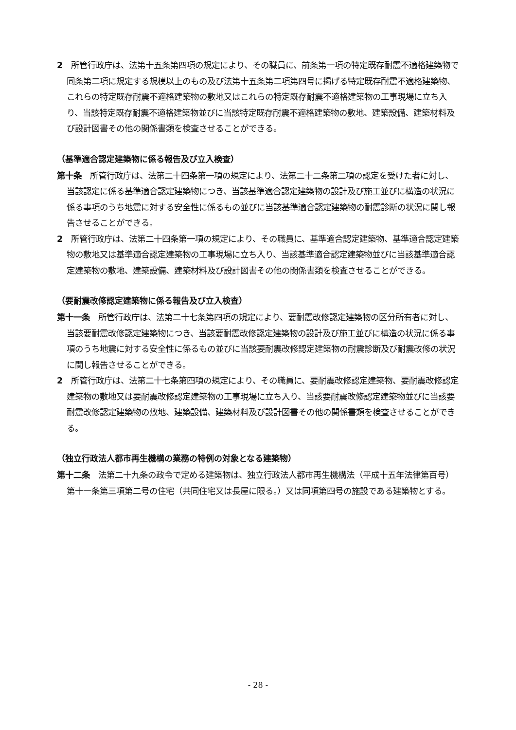2　所管行政庁は、法第十五条第四項の規定により、その職員に、前条第一項の特定既存耐震不適格建築物で同条第二項に規定する規模以上のもの及び法第十五条第二項第四号に掲げる特定既存耐震不適格建築物、これらの特定既存耐震不適格建築物の敷地又はこれらの特定既存耐震不適格建築物の工事現場に立ち入り、当該特定既存耐震不適格建築物並びに当該特定既存耐震不適格建築物の敷地、建築設備、建築材料及び設計図書その他の関係書類を検査させることができる。
（基準適合認定建築物に係る報告及び立入検査）
第十条　所管行政庁は、法第二十四条第一項の規定により、法第二十二条第二項の認定を受けた者に対し、当該認定に係る基準適合認定建築物につき、当該基準適合認定建築物の設計及び施工並びに構造の状況に係る事項のうち地震に対する安全性に係るもの並びに当該基準適合認定建築物の耐震診断の状況に関し報告させることができる。
2　所管行政庁は、法第二十四条第一項の規定により、その職員に、基準適合認定建築物、基準適合認定建築物の敷地又は基準適合認定建築物の工事現場に立ち入り、当該基準適合認定建築物並びに当該基準適合認定建築物の敷地、建築設備、建築材料及び設計図書その他の関係書類を検査させることができる。
（要耐震改修認定建築物に係る報告及び立入検査）
第十一条　所管行政庁は、法第二十七条第四項の規定により、要耐震改修認定建築物の区分所有者に対し、当該要耐震改修認定建築物につき、当該要耐震改修認定建築物の設計及び施工並びに構造の状況に係る事項のうち地震に対する安全性に係るもの並びに当該要耐震改修認定建築物の耐震診断及び耐震改修の状況に関し報告させることができる。
2　所管行政庁は、法第二十七条第四項の規定により、その職員に、要耐震改修認定建築物、要耐震改修認定建築物の敷地又は要耐震改修認定建築物の工事現場に立ち入り、当該要耐震改修認定建築物並びに当該要耐震改修認定建築物の敷地、建築設備、建築材料及び設計図書その他の関係書類を検査させることができる。
（独立行政法人都市再生機構の業務の特例の対象となる建築物）
第十二条　法第二十九条の政令で定める建築物は、独立行政法人都市再生機構法（平成十五年法律第百号）第十一条第三項第二号の住宅（共同住宅又は長屋に限る。）又は同項第四号の施設である建築物とする。
- 28 -